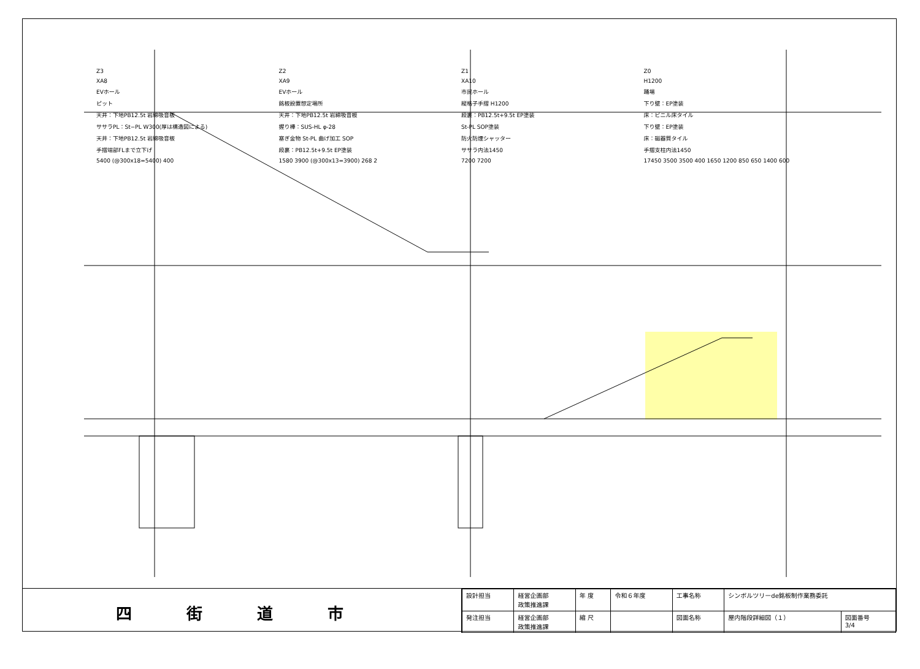Z3 Z2 Z1 Z0 XA8 XA9 XA10 H1200 EVホール EVホール 市民ホール 踊場 ピット 銘板設置想定場所 縦格子手摺 H1200 下り壁：EP塗装 天井：下地PB12.5t 岩綿吸音板 天井：下地PB12.5t 岩綿吸音板 段裏：PB12.5t+9.5t EP塗装 床：ビニル床タイル ササラPL：St−PL W300(厚は構造図による) 握り棒：SUS-HL φ-28 St-PL SOP塗装 下り壁：EP塗装 天井：下地PB12.5t 岩綿吸音板 塞ぎ金物 St-PL 曲げ加工 SOP 防火防煙シャッター 床：磁器質タイル 手摺端部FLまで立下げ 段裏：PB12.5t+9.5t EP塗装 ササラ内法1450 手摺支柱内法1450 5400 (@300x18=5400) 400 1580 3900 (@300x13=3900) 268 2 7200 7200 17450 3500 3500 400 1650 1200 850 650 1400 600
四 街 道 市
| 設計担当 | 経営企画部 政策推進課 | 年 度 | 令和６年度 | 工事名称 | シンボルツリーde銘板制作業務委託 | |
| 発注担当 | 経営企画部 政策推進課 | 縮 尺 | | 図面名称 | 屋内階段詳細図（１） | 図面番号 3/4 |